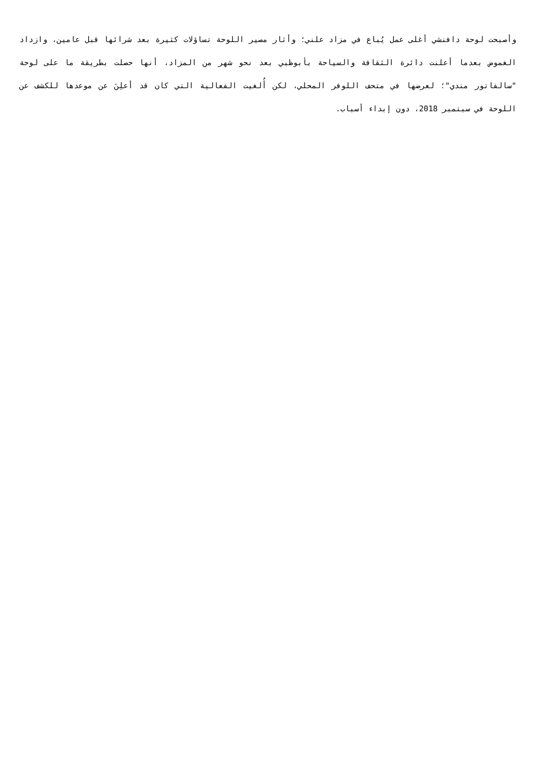وأصبحت لوحة دافنشي أغلى عمل يُباع في مزاد علني؛ وأثار مصير اللوحة تساؤلات كثيرة بعد شرائها قبل عامين، وازداد الغموض بعدما أعلنت دائرة الثقافة والسياحة بأبوظبي بعد نحو شهر من المزاد، أنها حصلت بطريقة ما على لوحة "سالفاتور مندي"؛ لعرضها في متحف اللوفر المحلي، لكن أُلغيت الفعالية التي كان قد أعلِنَ عن موعدها للكشف عن اللوحة في سبتمبر 2018، دون إبداء أسباب.